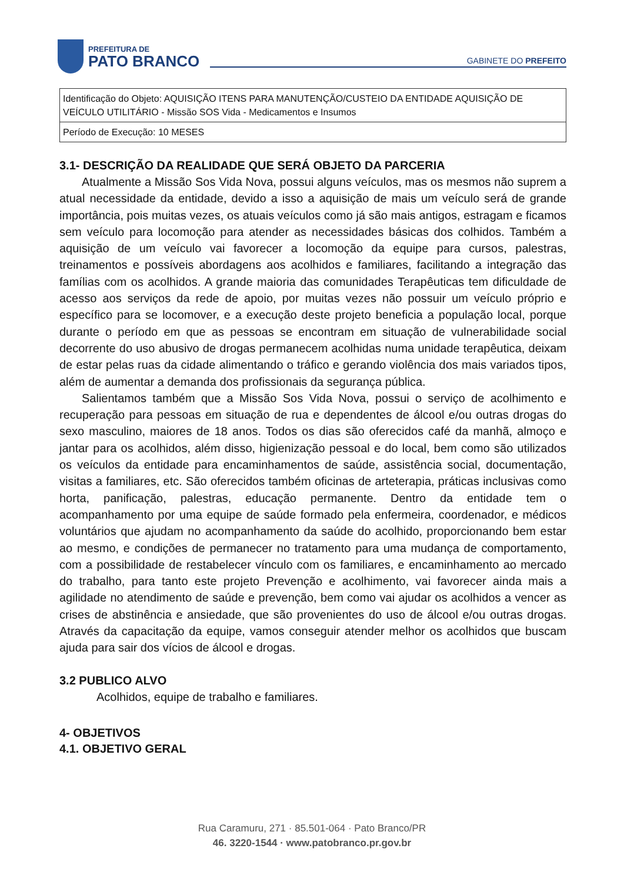PREFEITURA DE
PATO BRANCO
GABINETE DO PREFEITO
| Identificação do Objeto: AQUISIÇÃO ITENS PARA MANUTENÇÃO/CUSTEIO DA ENTIDADE AQUISIÇÃO DE VEÍCULO UTILITÁRIO - Missão SOS Vida - Medicamentos e Insumos |
| Período de Execução: 10 MESES |
3.1- DESCRIÇÃO DA REALIDADE QUE SERÁ OBJETO DA PARCERIA
Atualmente a Missão Sos Vida Nova, possui alguns veículos, mas os mesmos não suprem a atual necessidade da entidade, devido a isso a aquisição de mais um veículo será de grande importância, pois muitas vezes, os atuais veículos como já são mais antigos, estragam e ficamos sem veículo para locomoção para atender as necessidades básicas dos colhidos. Também a aquisição de um veículo vai favorecer a locomoção da equipe para cursos, palestras, treinamentos e possíveis abordagens aos acolhidos e familiares, facilitando a integração das famílias com os acolhidos. A grande maioria das comunidades Terapêuticas tem dificuldade de acesso aos serviços da rede de apoio, por muitas vezes não possuir um veículo próprio e específico para se locomover, e a execução deste projeto beneficia a população local, porque durante o período em que as pessoas se encontram em situação de vulnerabilidade social decorrente do uso abusivo de drogas permanecem acolhidas numa unidade terapêutica, deixam de estar pelas ruas da cidade alimentando o tráfico e gerando violência dos mais variados tipos, além de aumentar a demanda dos profissionais da segurança pública.
Salientamos também que a Missão Sos Vida Nova, possui o serviço de acolhimento e recuperação para pessoas em situação de rua e dependentes de álcool e/ou outras drogas do sexo masculino, maiores de 18 anos. Todos os dias são oferecidos café da manhã, almoço e jantar para os acolhidos, além disso, higienização pessoal e do local, bem como são utilizados os veículos da entidade para encaminhamentos de saúde, assistência social, documentação, visitas a familiares, etc. São oferecidos também oficinas de arteterapia, práticas inclusivas como horta, panificação, palestras, educação permanente. Dentro da entidade tem o acompanhamento por uma equipe de saúde formado pela enfermeira, coordenador, e médicos voluntários que ajudam no acompanhamento da saúde do acolhido, proporcionando bem estar ao mesmo, e condições de permanecer no tratamento para uma mudança de comportamento, com a possibilidade de restabelecer vínculo com os familiares, e encaminhamento ao mercado do trabalho, para tanto este projeto Prevenção e acolhimento, vai favorecer ainda mais a agilidade no atendimento de saúde e prevenção, bem como vai ajudar os acolhidos a vencer as crises de abstinência e ansiedade, que são provenientes do uso de álcool e/ou outras drogas. Através da capacitação da equipe, vamos conseguir atender melhor os acolhidos que buscam ajuda para sair dos vícios de álcool e drogas.
3.2 PUBLICO ALVO
Acolhidos, equipe de trabalho e familiares.
4- OBJETIVOS
4.1. OBJETIVO GERAL
Rua Caramuru, 271 · 85.501-064 · Pato Branco/PR
46. 3220-1544 · www.patobranco.pr.gov.br